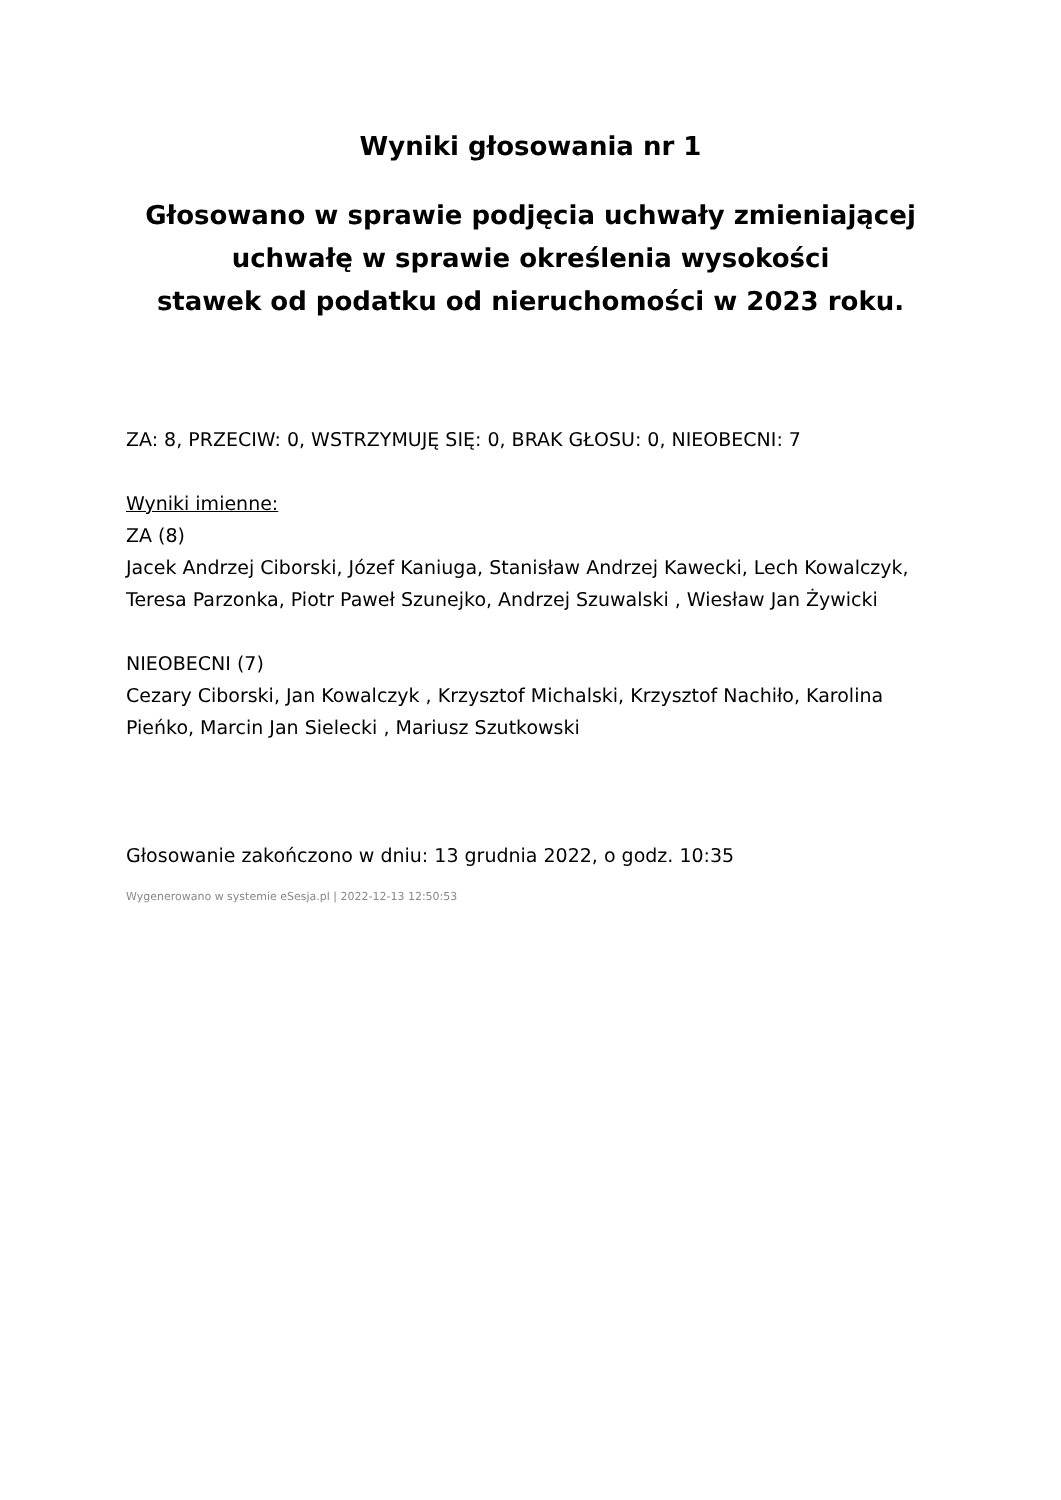Wyniki głosowania nr 1
Głosowano w sprawie podjęcia uchwały zmieniającej uchwałę w sprawie określenia wysokości
stawek od podatku od nieruchomości w 2023 roku.
ZA: 8, PRZECIW: 0, WSTRZYMUJĘ SIĘ: 0, BRAK GŁOSU: 0, NIEOBECNI: 7
Wyniki imienne:
ZA (8)
Jacek Andrzej Ciborski, Józef Kaniuga, Stanisław Andrzej Kawecki, Lech Kowalczyk, Teresa Parzonka, Piotr Paweł Szunejko, Andrzej Szuwalski , Wiesław Jan Żywicki
NIEOBECNI (7)
Cezary Ciborski, Jan Kowalczyk , Krzysztof Michalski, Krzysztof Nachiło, Karolina Pieńko, Marcin Jan Sielecki , Mariusz Szutkowski
Głosowanie zakończono w dniu: 13 grudnia 2022, o godz. 10:35
Wygenerowano w systemie eSesja.pl | 2022-12-13 12:50:53